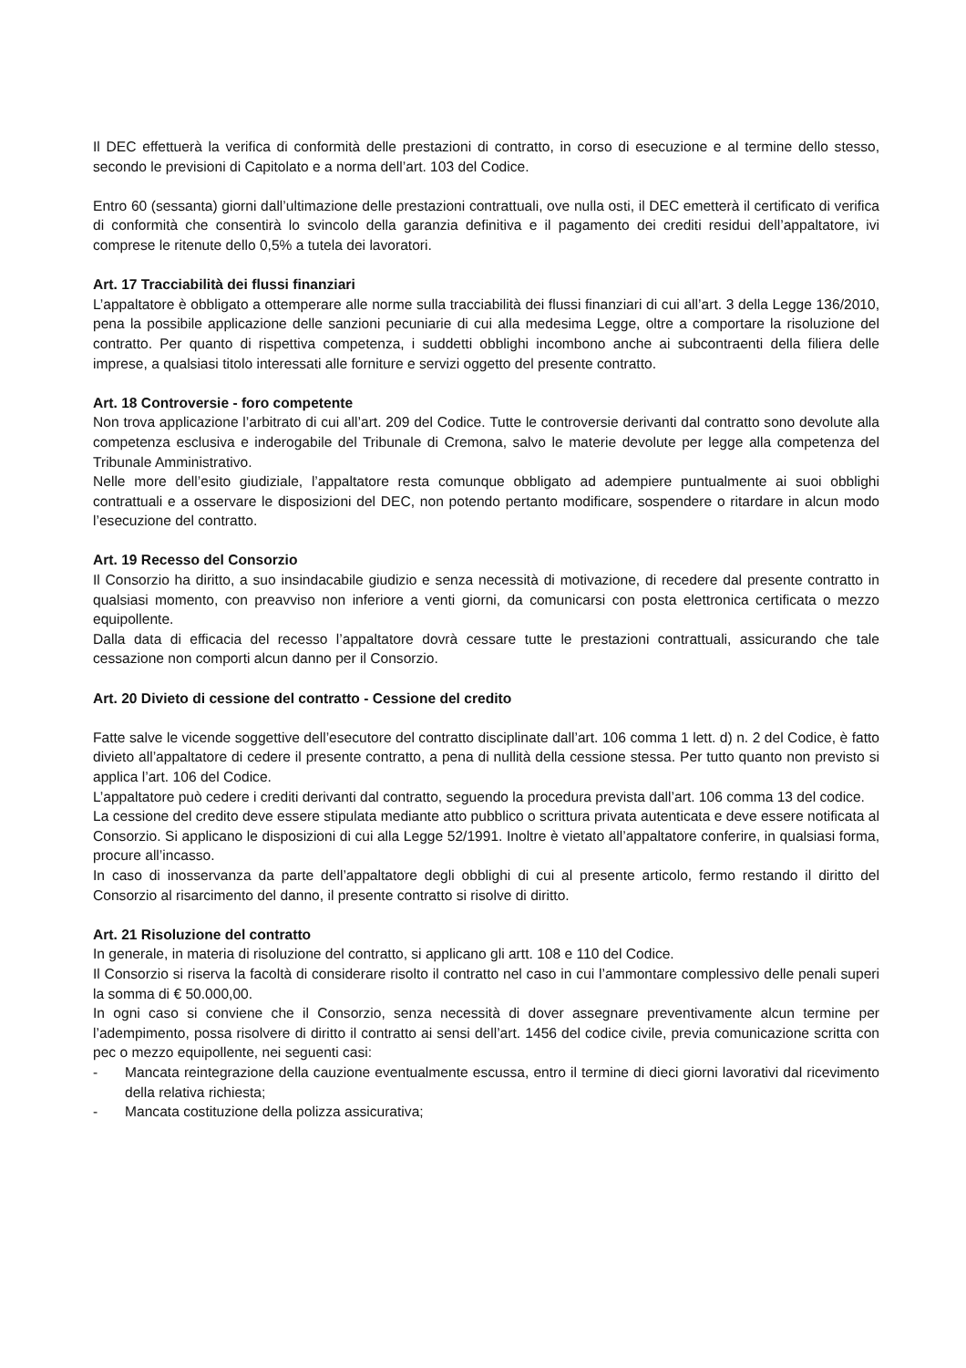Il DEC effettuerà la verifica di conformità delle prestazioni di contratto, in corso di esecuzione e al termine dello stesso, secondo le previsioni di Capitolato e a norma dell’art. 103 del Codice.
Entro 60 (sessanta) giorni dall’ultimazione delle prestazioni contrattuali, ove nulla osti, il DEC emetterà il certificato di verifica di conformità che consentirà lo svincolo della garanzia definitiva e il pagamento dei crediti residui dell’appaltatore, ivi comprese le ritenute dello 0,5% a tutela dei lavoratori.
Art. 17 Tracciabilità dei flussi finanziari
L’appaltatore è obbligato a ottemperare alle norme sulla tracciabilità dei flussi finanziari di cui all’art. 3 della Legge 136/2010, pena la possibile applicazione delle sanzioni pecuniarie di cui alla medesima Legge, oltre a comportare la risoluzione del contratto. Per quanto di rispettiva competenza, i suddetti obblighi incombono anche ai subcontraenti della filiera delle imprese, a qualsiasi titolo interessati alle forniture e servizi oggetto del presente contratto.
Art. 18 Controversie - foro competente
Non trova applicazione l’arbitrato di cui all’art. 209 del Codice. Tutte le controversie derivanti dal contratto sono devolute alla competenza esclusiva e inderogabile del Tribunale di Cremona, salvo le materie devolute per legge alla competenza del Tribunale Amministrativo.
Nelle more dell’esito giudiziale, l’appaltatore resta comunque obbligato ad adempiere puntualmente ai suoi obblighi contrattuali e a osservare le disposizioni del DEC, non potendo pertanto modificare, sospendere o ritardare in alcun modo l’esecuzione del contratto.
Art. 19 Recesso del Consorzio
Il Consorzio ha diritto, a suo insindacabile giudizio e senza necessità di motivazione, di recedere dal presente contratto in qualsiasi momento, con preavviso non inferiore a venti giorni, da comunicarsi con posta elettronica certificata o mezzo equipollente.
Dalla data di efficacia del recesso l’appaltatore dovrà cessare tutte le prestazioni contrattuali, assicurando che tale cessazione non comporti alcun danno per il Consorzio.
Art. 20 Divieto di cessione del contratto - Cessione del credito
Fatte salve le vicende soggettive dell’esecutore del contratto disciplinate dall’art. 106 comma 1 lett. d) n. 2 del Codice, è fatto divieto all’appaltatore di cedere il presente contratto, a pena di nullità della cessione stessa. Per tutto quanto non previsto si applica l’art. 106 del Codice.
L’appaltatore può cedere i crediti derivanti dal contratto, seguendo la procedura prevista dall’art. 106 comma 13 del codice.
La cessione del credito deve essere stipulata mediante atto pubblico o scrittura privata autenticata e deve essere notificata al Consorzio. Si applicano le disposizioni di cui alla Legge 52/1991. Inoltre è vietato all’appaltatore conferire, in qualsiasi forma, procure all’incasso.
In caso di inosservanza da parte dell’appaltatore degli obblighi di cui al presente articolo, fermo restando il diritto del Consorzio al risarcimento del danno, il presente contratto si risolve di diritto.
Art. 21 Risoluzione del contratto
In generale, in materia di risoluzione del contratto, si applicano gli artt. 108 e 110 del Codice.
Il Consorzio si riserva la facoltà di considerare risolto il contratto nel caso in cui l’ammontare complessivo delle penali superi la somma di € 50.000,00.
In ogni caso si conviene che il Consorzio, senza necessità di dover assegnare preventivamente alcun termine per l’adempimento, possa risolvere di diritto il contratto ai sensi dell’art. 1456 del codice civile, previa comunicazione scritta con pec o mezzo equipollente, nei seguenti casi:
- Mancata reintegrazione della cauzione eventualmente escussa, entro il termine di dieci giorni lavorativi dal ricevimento della relativa richiesta;
- Mancata costituzione della polizza assicurativa;